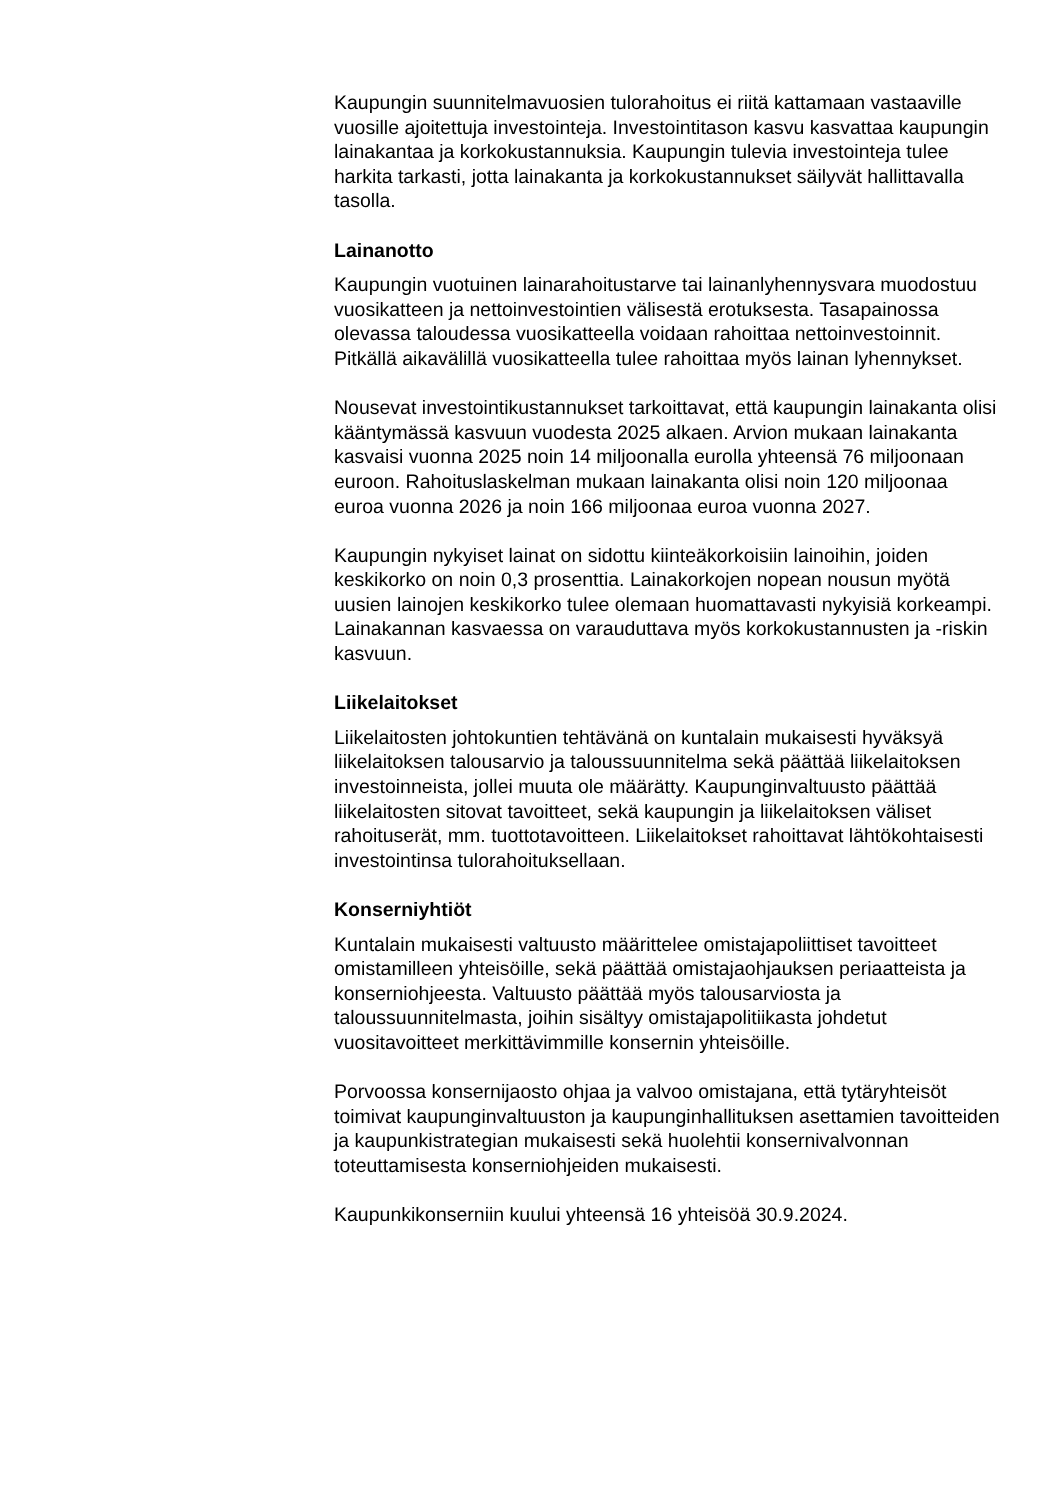Kaupungin suunnitelmavuosien tulorahoitus ei riitä kattamaan vastaaville vuosille ajoitettuja investointeja. Investointitason kasvu kasvattaa kaupungin lainakantaa ja korkokustannuksia. Kaupungin tulevia investointeja tulee harkita tarkasti, jotta lainakanta ja korkokustannukset säilyvät hallittavalla tasolla.
Lainanotto
Kaupungin vuotuinen lainarahoitustarve tai lainanlyhennysvara muodostuu vuosikatteen ja nettoinvestointien välisestä erotuksesta. Tasapainossa olevassa taloudessa vuosikatteella voidaan rahoittaa nettoinvestoinnit. Pitkällä aikavälillä vuosikatteella tulee rahoittaa myös lainan lyhennykset.
Nousevat investointikustannukset tarkoittavat, että kaupungin lainakanta olisi kääntymässä kasvuun vuodesta 2025 alkaen. Arvion mukaan lainakanta kasvaisi vuonna 2025 noin 14 miljoonalla eurolla yhteensä 76 miljoonaan euroon. Rahoituslaskelman mukaan lainakanta olisi noin 120 miljoonaa euroa vuonna 2026 ja noin 166 miljoonaa euroa vuonna 2027.
Kaupungin nykyiset lainat on sidottu kiinteäkorkoisiin lainoihin, joiden keskikorko on noin 0,3 prosenttia. Lainakorkojen nopean nousun myötä uusien lainojen keskikorko tulee olemaan huomattavasti nykyisiä korkeampi. Lainakannan kasvaessa on varauduttava myös korkokustannusten ja -riskin kasvuun.
Liikelaitokset
Liikelaitosten johtokuntien tehtävänä on kuntalain mukaisesti hyväksyä liikelaitoksen talousarvio ja taloussuunnitelma sekä päättää liikelaitoksen investoinneista, jollei muuta ole määrätty. Kaupunginvaltuusto päättää liikelaitosten sitovat tavoitteet, sekä kaupungin ja liikelaitoksen väliset rahoituserät, mm. tuottotavoitteen. Liikelaitokset rahoittavat lähtökohtaisesti investointinsa tulorahoituksellaan.
Konserniyhtiöt
Kuntalain mukaisesti valtuusto määrittelee omistajapoliittiset tavoitteet omistamilleen yhteisöille, sekä päättää omistajaohjauksen periaatteista ja konserniohjeesta. Valtuusto päättää myös talousarviosta ja taloussuunnitelmasta, joihin sisältyy omistajapolitiikasta johdetut vuositavoitteet merkittävimmille konsernin yhteisöille.
Porvoossa konsernijaosto ohjaa ja valvoo omistajana, että tytäryhteisöt toimivat kaupunginvaltuuston ja kaupunginhallituksen asettamien tavoitteiden ja kaupunkistrategian mukaisesti sekä huolehtii konsernivalvonnan toteuttamisesta konserniohjeiden mukaisesti.
Kaupunkikonserniin kuului yhteensä 16 yhteisöä 30.9.2024.